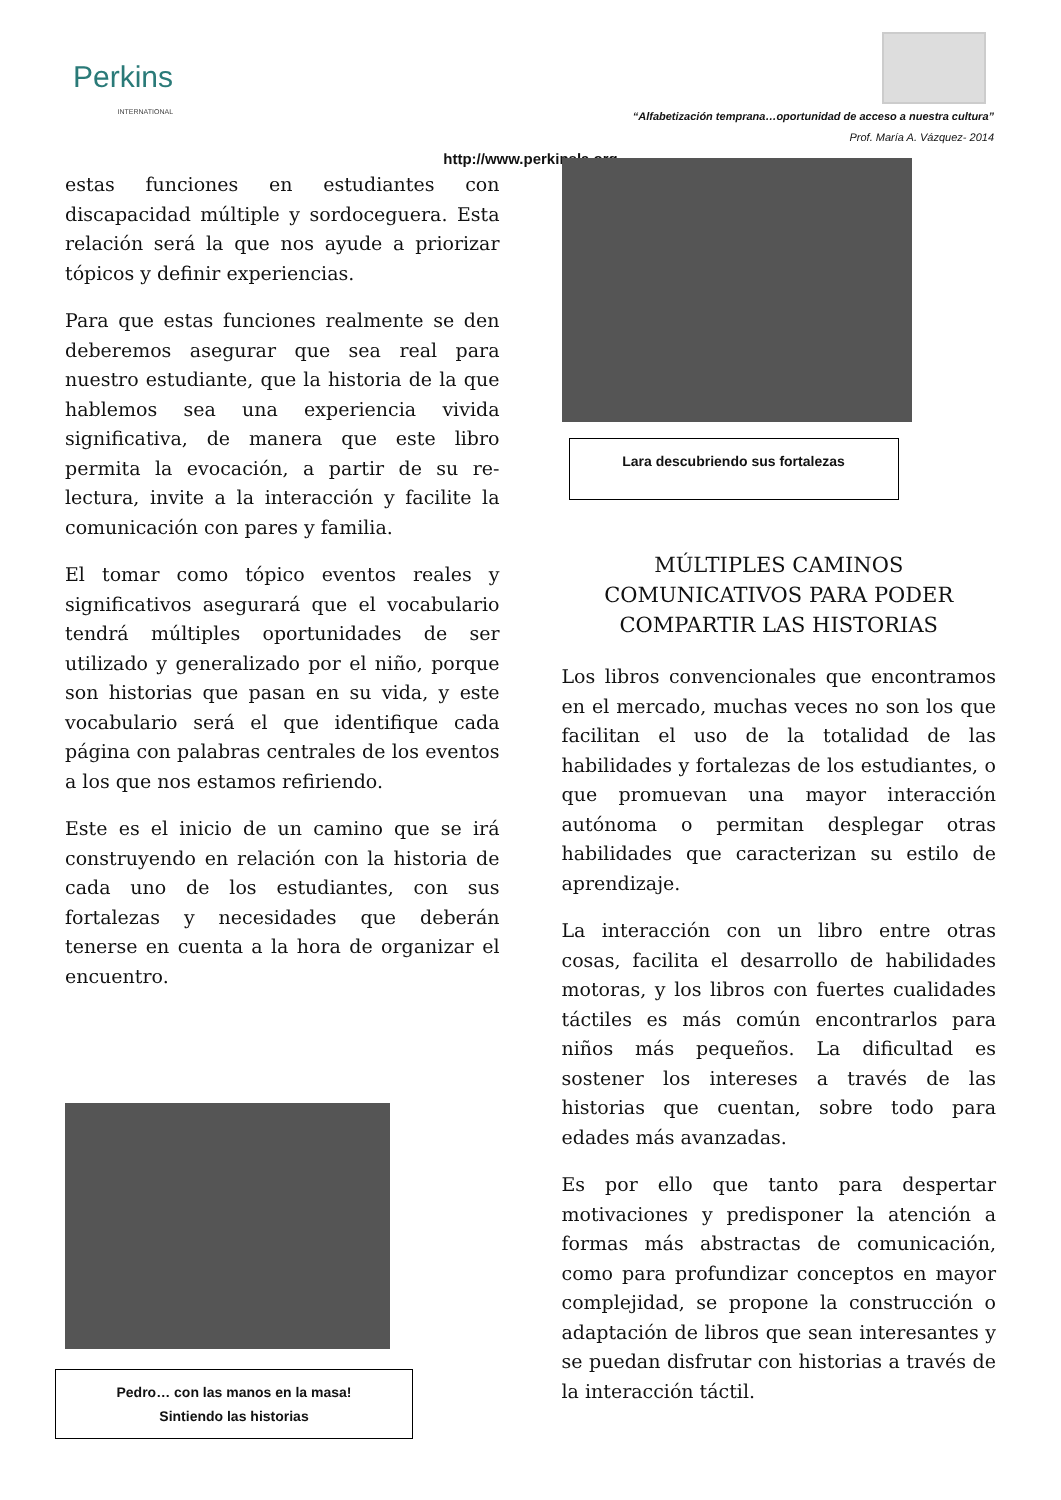Perkins
INTERNATIONAL
“Alfabetización temprana…oportunidad de acceso a nuestra cultura”
Prof. María A. Vázquez- 2014
http://www.perkinsla.org
estas funciones en estudiantes con discapacidad múltiple y sordoceguera. Esta relación será la que nos ayude a priorizar tópicos y definir experiencias.
Para que estas funciones realmente se den deberemos asegurar que sea real para nuestro estudiante, que la historia de la que hablemos sea una experiencia vivida significativa, de manera que este libro permita la evocación, a partir de su re-lectura, invite a la interacción y facilite la comunicación con pares y familia.
El tomar como tópico eventos reales y significativos asegurará que el vocabulario tendrá múltiples oportunidades de ser utilizado y generalizado por el niño, porque son historias que pasan en su vida, y este vocabulario será el que identifique cada página con palabras centrales de los eventos a los que nos estamos refiriendo.
Este es el inicio de un camino que se irá construyendo en relación con la historia de cada uno de los estudiantes, con sus fortalezas y necesidades que deberán tenerse en cuenta a la hora de organizar el encuentro.
Pedro… con las manos en la masa!
Sintiendo las historias
Lara descubriendo sus fortalezas
MÚLTIPLES CAMINOS
COMUNICATIVOS PARA PODER
COMPARTIR LAS HISTORIAS
Los libros convencionales que encontramos en el mercado, muchas veces no son los que facilitan el uso de la totalidad de las habilidades y fortalezas de los estudiantes, o que promuevan una mayor interacción autónoma o permitan desplegar otras habilidades que caracterizan su estilo de aprendizaje.
La interacción con un libro entre otras cosas, facilita el desarrollo de habilidades motoras, y los libros con fuertes cualidades táctiles es más común encontrarlos para niños más pequeños. La dificultad es sostener los intereses a través de las historias que cuentan, sobre todo para edades más avanzadas.
Es por ello que tanto para despertar motivaciones y predisponer la atención a formas más abstractas de comunicación, como para profundizar conceptos en mayor complejidad, se propone la construcción o adaptación de libros que sean interesantes y se puedan disfrutar con historias a través de la interacción táctil.